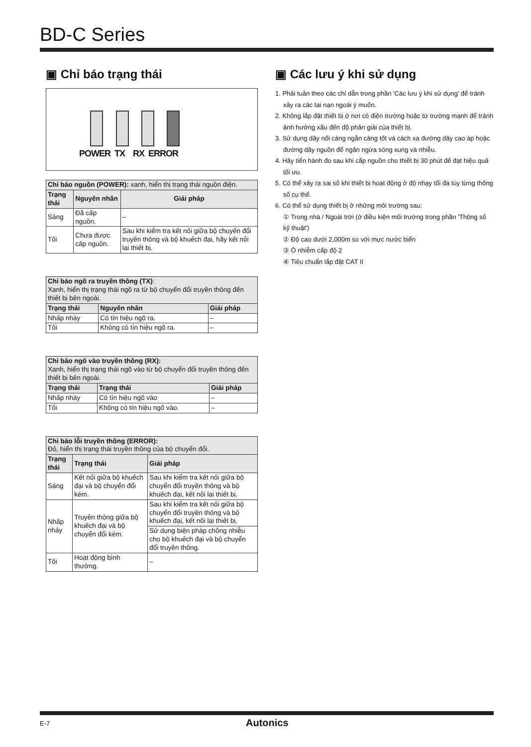BD-C Series
▣ Chỉ báo trạng thái
POWER TX RX ERROR
| Chỉ báo nguồn (POWER): xanh, hiển thị trạng thái nguồn điện. | | |
| --- | --- | --- |
| Trạng thái | Nguyên nhân | Giải pháp |
| Sáng | Đã cấp nguồn. | – |
| Tối | Chưa được cấp nguồn. | Sau khi kiểm tra kết nối giữa bộ chuyển đổi truyền thông và bộ khuếch đại, hãy kết nối lại thiết bị. |
| Chỉ báo ngõ ra truyền thông (TX) : Xanh, hiển thị trạng thái ngõ ra từ bộ chuyển đổi truyền thông đến thiết bị bên ngoài. | | |
| --- | --- | --- |
| Trạng thái | Nguyên nhân | Giải pháp |
| Nhấp nháy | Có tín hiệu ngõ ra. | – |
| Tối | Không có tín hiệu ngõ ra. | – |
| Chỉ báo ngõ vào truyền thông (RX): Xanh, hiển thị trạng thái ngõ vào từ bộ chuyển đổi truyền thông đến thiết bị bên ngoài. | | |
| --- | --- | --- |
| Trạng thái | Trạng thái | Giải pháp |
| Nhấp nháy | Có tín hiệu ngõ vào | – |
| Tối | Không có tín hiệu ngõ vào. | – |
| Chỉ báo lỗi truyền thông (ERROR): Đỏ, hiển thị trạng thái truyền thông của bộ chuyển đổi. | | |
| --- | --- | --- |
| Trạng thái | Trạng thái | Giải pháp |
| Sáng | Kết nối giữa bộ khuếch đại và bộ chuyển đổi kém. | Sau khi kiểm tra kết nối giữa bộ chuyển đổi truyền thông và bộ khuếch đại, kết nối lại thiết bị. |
| Nhấp nháy | Truyền thông giữa bộ khuếch đại và bộ chuyển đổi kém. | Sau khi kiểm tra kết nối giữa bộ chuyển đổi truyền thông và bộ khuếch đại, kết nối lại thiết bị. |
| | | Sử dụng biện pháp chống nhiễu cho bộ khuếch đại và bộ chuyển đổi truyền thông. |
| Tối | Hoạt động bình thường. | – |
▣ Các lưu ý khi sử dụng
1. Phải tuân theo các chỉ dẫn trong phần 'Các lưu ý khi sử dụng' để tránh xảy ra các tai nạn ngoài ý muốn.
2. Không lắp đặt thiết bị ở nơi có điện trường hoặc từ trường mạnh để tránh ảnh hưởng xấu đến độ phân giải của thiết bị.
3. Sử dụng dây nối càng ngắn càng tốt và cách xa đường dây cao áp hoặc đường dây nguồn để ngăn ngừa sóng xung và nhiễu.
4. Hãy tiến hành đo sau khi cấp nguồn cho thiết bị 30 phút để đạt hiệu quả tối ưu.
5. Có thể xảy ra sai số khi thiết bị hoạt động ở độ nhạy tối đa tùy từng thông số cụ thể.
6. Có thể sử dụng thiết bị ở những môi trường sau:
① Trong nhà / Ngoài trời (ở điều kiện môi trường trong phần 'Thông số kỹ thuật')
② Độ cao dưới 2,000m so với mực nước biển
③ Ô nhiễm cấp độ 2
④ Tiêu chuẩn lắp đặt CAT II
E-7 Autonics